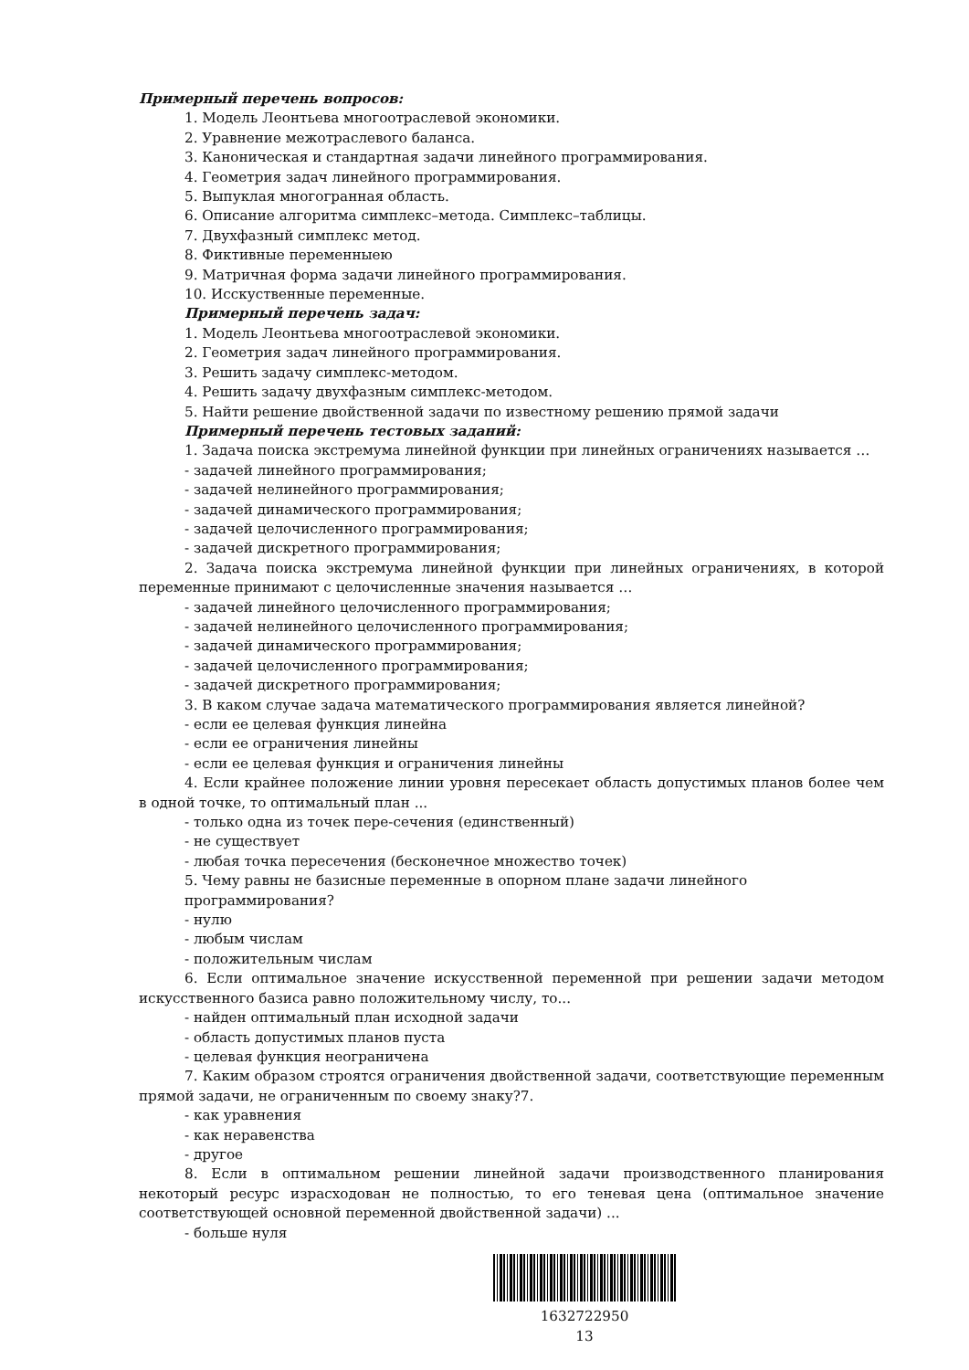Примерный перечень вопросов:
1. Модель Леонтьева многоотраслевой экономики.
2. Уравнение межотраслевого баланса.
3. Каноническая и стандартная задачи линейного программирования.
4. Геометрия задач линейного программирования.
5. Выпуклая многогранная область.
6. Описание алгоритма симплекс–метода. Симплекс–таблицы.
7. Двухфазный симплекс метод.
8. Фиктивные переменныею
9. Матричная форма задачи линейного программирования.
10. Исскуственные переменные.
Примерный перечень задач:
1. Модель Леонтьева многоотраслевой экономики.
2. Геометрия задач линейного программирования.
3. Решить задачу симплекс-методом.
4. Решить задачу двухфазным симплекс-методом.
5. Найти решение двойственной задачи по известному решению прямой задачи
Примерный перечень тестовых заданий:
1. Задача поиска экстремума линейной функции при линейных ограничениях называется …
- задачей линейного программирования;
- задачей нелинейного программирования;
- задачей динамического программирования;
- задачей целочисленного программирования;
- задачей дискретного программирования;
2. Задача поиска экстремума линейной функции при линейных ограничениях, в которой переменные принимают с целочисленные значения называется …
- задачей линейного целочисленного программирования;
- задачей нелинейного целочисленного программирования;
- задачей динамического программирования;
- задачей целочисленного программирования;
- задачей дискретного программирования;
3. В каком случае задача математического программирования является линейной?
- если ее целевая функция линейна
- если ее ограничения линейны
- если ее целевая функция и ограничения линейны
4. Если крайнее положение линии уровня пересекает область допустимых планов более чем в одной точке, то оптимальный план ...
- только одна из точек пере-сечения (единственный)
- не существует
- любая точка пересечения (бесконечное множество точек)
5. Чему равны не базисные переменные в опорном плане задачи линейного программирования?
- нулю
- любым числам
- положительным числам
6. Если оптимальное значение искусственной переменной при решении задачи методом искусственного базиса равно положительному числу, то...
- найден оптимальный план исходной задачи
- область допустимых планов пуста
- целевая функция неограничена
7. Каким образом строятся ограничения двойственной задачи, соответствующие переменным прямой задачи, не ограниченным по своему знаку?7.
- как уравнения
- как неравенства
- другое
8. Если в оптимальном решении линейной задачи производственного планирования некоторый ресурс израсходован не полностью, то его теневая цена (оптимальное значение соответствующей основной переменной двойственной задачи) ...
- больше нуля
1632722950
13